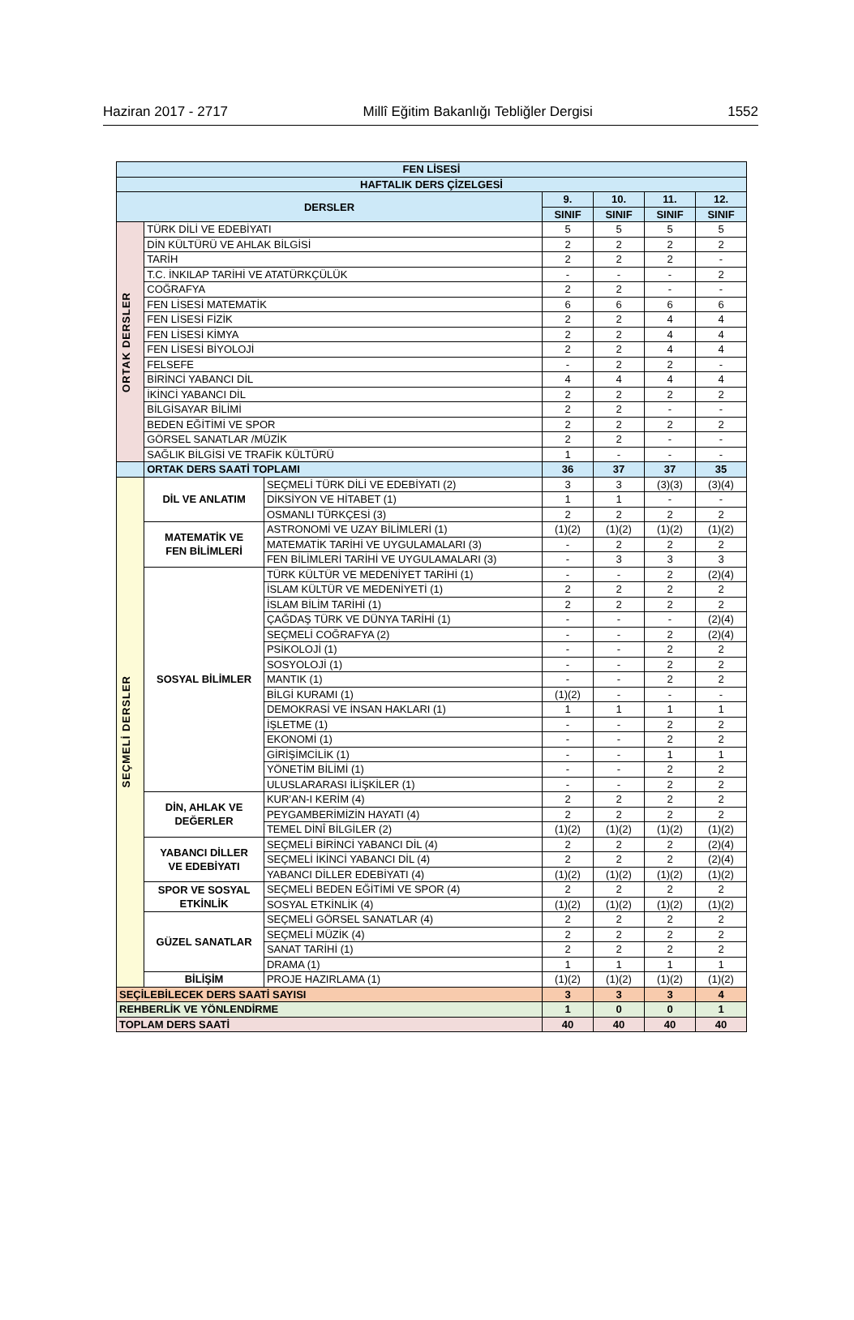Haziran 2017 - 2717 Millî Eğitim Bakanlığı Tebliğler Dergisi 1552
| FEN LİSESİ | | | | | | |
| --- | --- | --- | --- | --- | --- | --- |
| HAFTALIK DERS ÇİZELGESİ | | | | | | |
| DERSLER | | | 9. | 10. | 11. | 12. |
| | | | SINIF | SINIF | SINIF | SINIF |
| ORTAK DERSLER | TÜRK DİLİ VE EDEBİYATI | | 5 | 5 | 5 | 5 |
| | DİN KÜLTÜRÜ VE AHLAK BİLGİSİ | | 2 | 2 | 2 | 2 |
| | TARİH | | 2 | 2 | 2 | - |
| | T.C. İNKILAP TARİHİ VE ATATÜRKÇÜLÜK | | - | - | - | 2 |
| | COĞRAFYA | | 2 | 2 | - | - |
| | FEN LİSESİ MATEMATİK | | 6 | 6 | 6 | 6 |
| | FEN LİSESİ FİZİK | | 2 | 2 | 4 | 4 |
| | FEN LİSESİ KİMYA | | 2 | 2 | 4 | 4 |
| | FEN LİSESİ BİYOLOJİ | | 2 | 2 | 4 | 4 |
| | FELSEFE | | - | 2 | 2 | - |
| | BİRİNCİ YABANCI DİL | | 4 | 4 | 4 | 4 |
| | İKİNCİ YABANCI DİL | | 2 | 2 | 2 | 2 |
| | BİLGİSAYAR BİLİMİ | | 2 | 2 | - | - |
| | BEDEN EĞİTİMİ VE SPOR | | 2 | 2 | 2 | 2 |
| | GÖRSEL SANATLAR /MÜZİK | | 2 | 2 | - | - |
| | SAĞLIK BİLGİSİ VE TRAFİK KÜLTÜRÜ | | 1 | - | - | - |
| | ORTAK DERS SAATİ TOPLAMI | | 36 | 37 | 37 | 35 |
| SEÇMELİ DERSLER | DİL VE ANLATIM | SEÇMELİ TÜRK DİLİ VE EDEBİYATI (2) | 3 | 3 | (3)(3) | (3)(4) |
| | | DİKSİYON VE HİTABET (1) | 1 | 1 | - | - |
| | | OSMANLI TÜRKÇESİ (3) | 2 | 2 | 2 | 2 |
| | MATEMATİK VE FEN BİLİMLERİ | ASTRONOMİ VE UZAY BİLİMLERİ (1) | (1)(2) | (1)(2) | (1)(2) | (1)(2) |
| | | MATEMATİK TARİHİ VE UYGULAMALARI (3) | - | 2 | 2 | 2 |
| | | FEN BİLİMLERİ TARİHİ VE UYGULAMALARI (3) | - | 3 | 3 | 3 |
| | SOSYAL BİLİMLER | TÜRK KÜLTÜR VE MEDENİYET TARİHİ (1) | - | - | 2 | (2)(4) |
| | | İSLAM KÜLTÜR VE MEDENİYETİ (1) | 2 | 2 | 2 | 2 |
| | | İSLAM BİLİM TARİHİ (1) | 2 | 2 | 2 | 2 |
| | | ÇAĞDAŞ TÜRK VE DÜNYA TARİHİ (1) | - | - | - | (2)(4) |
| | | SEÇMELİ COĞRAFYA (2) | - | - | 2 | (2)(4) |
| | | PSİKOLOJİ (1) | - | - | 2 | 2 |
| | | SOSYOLOJİ (1) | - | - | 2 | 2 |
| | | MANTIK (1) | - | - | 2 | 2 |
| | | BİLGİ KURAMI (1) | (1)(2) | - | - | - |
| | | DEMOKRASİ VE İNSAN HAKLARI (1) | 1 | 1 | 1 | 1 |
| | | İŞLETME (1) | - | - | 2 | 2 |
| | | EKONOMİ (1) | - | - | 2 | 2 |
| | | GİRİŞİMCİLİK (1) | - | - | 1 | 1 |
| | | YÖNETİM BİLİMİ (1) | - | - | 2 | 2 |
| | | ULUSLARARASI İLİŞKİLER (1) | - | - | 2 | 2 |
| | DİN, AHLAK VE DEĞERLER | KUR’AN-I KERİM (4) | 2 | 2 | 2 | 2 |
| | | PEYGAMBERİMİZİN HAYATI (4) | 2 | 2 | 2 | 2 |
| | | TEMEL DİNÎ BİLGİLER (2) | (1)(2) | (1)(2) | (1)(2) | (1)(2) |
| | YABANCI DİLLER VE EDEBİYATI | SEÇMELİ BİRİNCİ YABANCI DİL (4) | 2 | 2 | 2 | (2)(4) |
| | | SEÇMELİ İKİNCİ YABANCI DİL (4) | 2 | 2 | 2 | (2)(4) |
| | | YABANCI DİLLER EDEBİYATI (4) | (1)(2) | (1)(2) | (1)(2) | (1)(2) |
| | SPOR VE SOSYAL ETKİNLİK | SEÇMELİ BEDEN EĞİTİMİ VE SPOR (4) | 2 | 2 | 2 | 2 |
| | | SOSYAL ETKİNLİK (4) | (1)(2) | (1)(2) | (1)(2) | (1)(2) |
| | GÜZEL SANATLAR | SEÇMELİ GÖRSEL SANATLAR (4) | 2 | 2 | 2 | 2 |
| | | SEÇMELİ MÜZİK (4) | 2 | 2 | 2 | 2 |
| | | SANAT TARİHİ (1) | 2 | 2 | 2 | 2 |
| | | DRAMA (1) | 1 | 1 | 1 | 1 |
| | BİLİŞİM | PROJE HAZIRLAMA (1) | (1)(2) | (1)(2) | (1)(2) | (1)(2) |
| SEÇİLEBİLECEK DERS SAATİ SAYISI | | | 3 | 3 | 3 | 4 |
| REHBERLİK VE YÖNLENDİRME | | | 1 | 0 | 0 | 1 |
| TOPLAM DERS SAATİ | | | 40 | 40 | 40 | 40 |